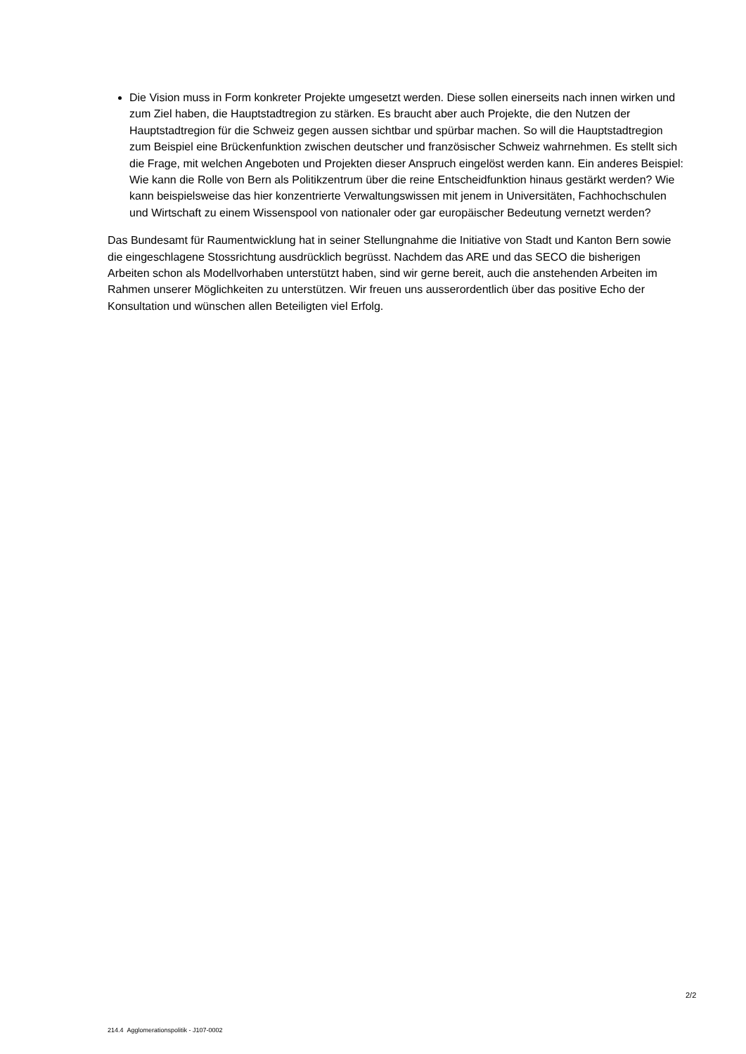Die Vision muss in Form konkreter Projekte umgesetzt werden. Diese sollen einerseits nach innen wirken und zum Ziel haben, die Hauptstadtregion zu stärken. Es braucht aber auch Projekte, die den Nutzen der Hauptstadtregion für die Schweiz gegen aussen sichtbar und spürbar machen. So will die Hauptstadtregion zum Beispiel eine Brückenfunktion zwischen deutscher und französischer Schweiz wahrnehmen. Es stellt sich die Frage, mit welchen Angeboten und Projekten dieser Anspruch eingelöst werden kann. Ein anderes Beispiel: Wie kann die Rolle von Bern als Politikzentrum über die reine Entscheidfunktion hinaus gestärkt werden? Wie kann beispielsweise das hier konzentrierte Verwaltungswissen mit jenem in Universitäten, Fachhochschulen und Wirtschaft zu einem Wissenspool von nationaler oder gar europäischer Bedeutung vernetzt werden?
Das Bundesamt für Raumentwicklung hat in seiner Stellungnahme die Initiative von Stadt und Kanton Bern sowie die eingeschlagene Stossrichtung ausdrücklich begrüsst. Nachdem das ARE und das SECO die bisherigen Arbeiten schon als Modellvorhaben unterstützt haben, sind wir gerne bereit, auch die anstehenden Arbeiten im Rahmen unserer Möglichkeiten zu unterstützen. Wir freuen uns ausserordentlich über das positive Echo der Konsultation und wünschen allen Beteiligten viel Erfolg.
2/2
214.4 Agglomerationspolitik - J107-0002